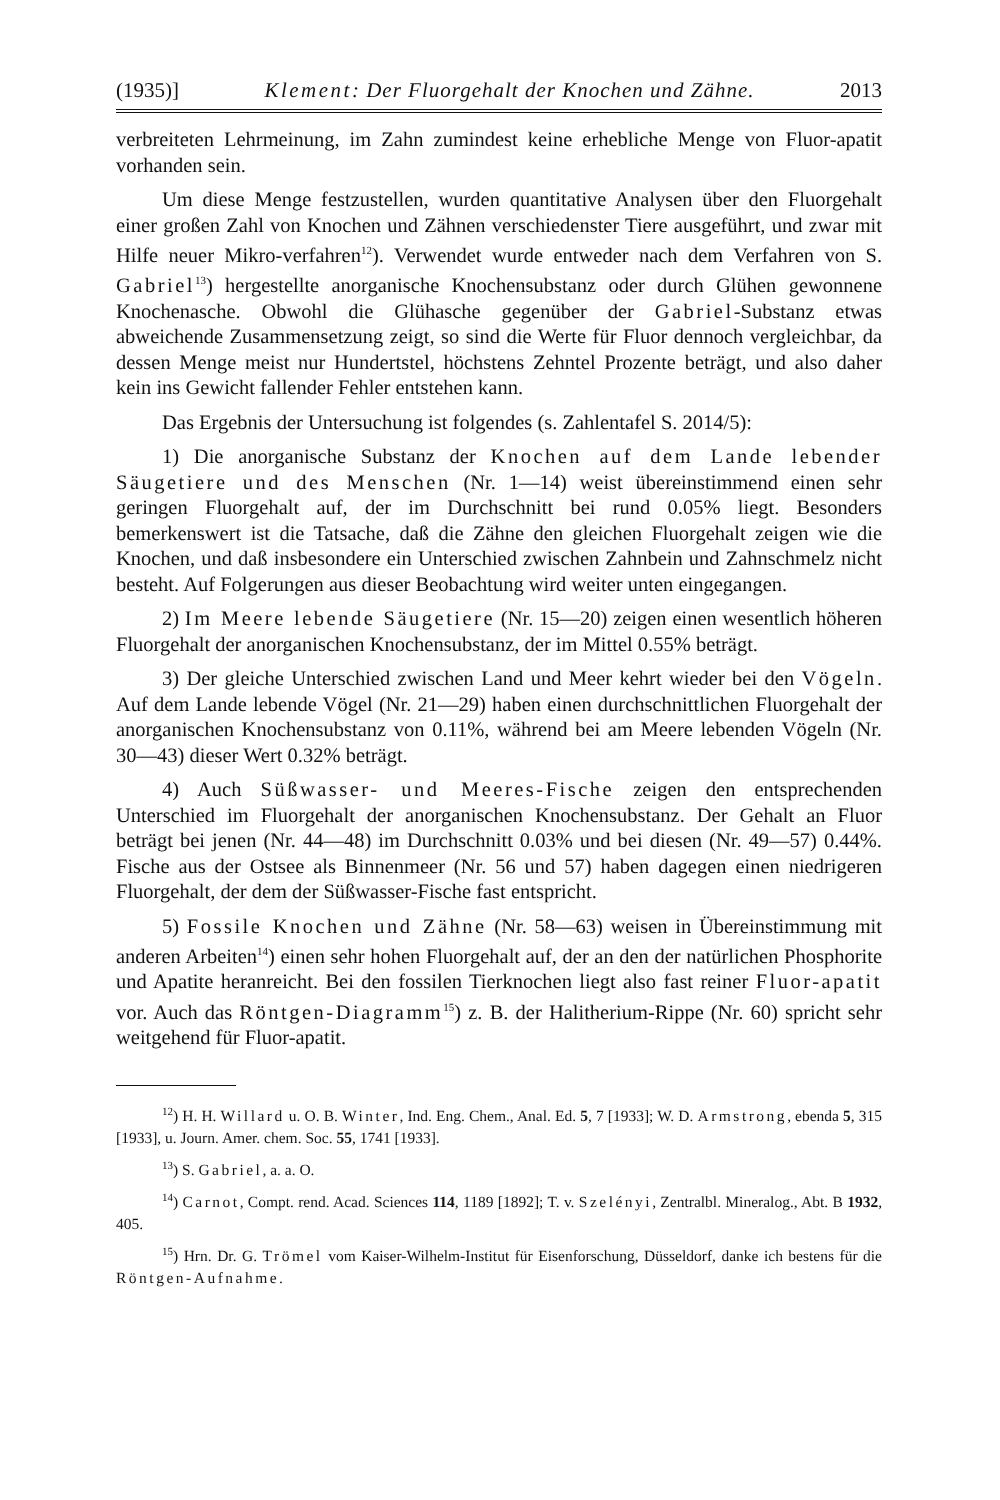(1935)] Klement: Der Fluorgehalt der Knochen und Zähne. 2013
verbreiteten Lehrmeinung, im Zahn zumindest keine erhebliche Menge von Fluor-apatit vorhanden sein.
Um diese Menge festzustellen, wurden quantitative Analysen über den Fluorgehalt einer großen Zahl von Knochen und Zähnen verschiedenster Tiere ausgeführt, und zwar mit Hilfe neuer Mikro-verfahren<sup>12</sup>). Verwendet wurde entweder nach dem Verfahren von S. Gabriel<sup>13</sup>) hergestellte anorganische Knochensubstanz oder durch Glühen gewonnene Knochenasche. Obwohl die Glühasche gegenüber der Gabriel-Substanz etwas abweichende Zusammensetzung zeigt, so sind die Werte für Fluor dennoch vergleichbar, da dessen Menge meist nur Hundertstel, höchstens Zehntel Prozente beträgt, und also daher kein ins Gewicht fallender Fehler entstehen kann.
Das Ergebnis der Untersuchung ist folgendes (s. Zahlentafel S. 2014/5):
1) Die anorganische Substanz der Knochen auf dem Lande lebender Säugetiere und des Menschen (Nr. 1—14) weist übereinstimmend einen sehr geringen Fluorgehalt auf, der im Durchschnitt bei rund 0.05% liegt. Besonders bemerkenswert ist die Tatsache, daß die Zähne den gleichen Fluorgehalt zeigen wie die Knochen, und daß insbesondere ein Unterschied zwischen Zahnbein und Zahnschmelz nicht besteht. Auf Folgerungen aus dieser Beobachtung wird weiter unten eingegangen.
2) Im Meere lebende Säugetiere (Nr. 15—20) zeigen einen wesentlich höheren Fluorgehalt der anorganischen Knochensubstanz, der im Mittel 0.55% beträgt.
3) Der gleiche Unterschied zwischen Land und Meer kehrt wieder bei den Vögeln. Auf dem Lande lebende Vögel (Nr. 21—29) haben einen durchschnittlichen Fluorgehalt der anorganischen Knochensubstanz von 0.11%, während bei am Meere lebenden Vögeln (Nr. 30—43) dieser Wert 0.32% beträgt.
4) Auch Süßwasser- und Meeres-Fische zeigen den entsprechenden Unterschied im Fluorgehalt der anorganischen Knochensubstanz. Der Gehalt an Fluor beträgt bei jenen (Nr. 44—48) im Durchschnitt 0.03% und bei diesen (Nr. 49—57) 0.44%. Fische aus der Ostsee als Binnenmeer (Nr. 56 und 57) haben dagegen einen niedrigeren Fluorgehalt, der dem der Süßwasser-Fische fast entspricht.
5) Fossile Knochen und Zähne (Nr. 58—63) weisen in Übereinstimmung mit anderen Arbeiten<sup>14</sup>) einen sehr hohen Fluorgehalt auf, der an den der natürlichen Phosphorite und Apatite heranreicht. Bei den fossilen Tierknochen liegt also fast reiner Fluor-apatit vor. Auch das Röntgen-Diagramm<sup>15</sup>) z. B. der Halitherium-Rippe (Nr. 60) spricht sehr weitgehend für Fluor-apatit.
<sup>12</sup>) H. H. Willard u. O. B. Winter, Ind. Eng. Chem., Anal. Ed. 5, 7 [1933]; W. D. Armstrong, ebenda 5, 315 [1933], u. Journ. Amer. chem. Soc. 55, 1741 [1933].
<sup>13</sup>) S. Gabriel, a. a. O.
<sup>14</sup>) Carnot, Compt. rend. Acad. Sciences 114, 1189 [1892]; T. v. Szelényi, Zentralbl. Mineralog., Abt. B 1932, 405.
<sup>15</sup>) Hrn. Dr. G. Trömel vom Kaiser-Wilhelm-Institut für Eisenforschung, Düsseldorf, danke ich bestens für die Röntgen-Aufnahme.